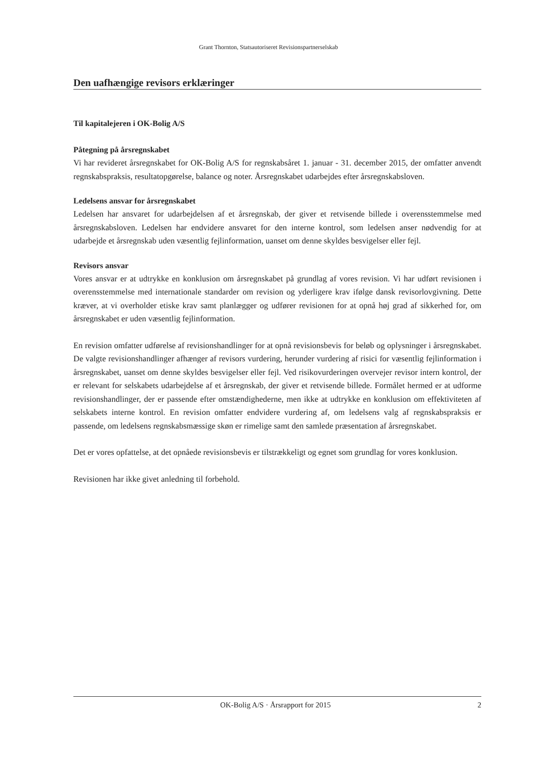Grant Thornton, Statsautoriseret Revisionspartnerselskab
Den uafhængige revisors erklæringer
Til kapitalejeren i OK-Bolig A/S
Påtegning på årsregnskabet
Vi har revideret årsregnskabet for OK-Bolig A/S for regnskabsåret 1. januar - 31. december 2015, der omfatter anvendt regnskabspraksis, resultatopgørelse, balance og noter. Årsregnskabet udarbejdes efter årsregnskabsloven.
Ledelsens ansvar for årsregnskabet
Ledelsen har ansvaret for udarbejdelsen af et årsregnskab, der giver et retvisende billede i overensstemmelse med årsregnskabsloven. Ledelsen har endvidere ansvaret for den interne kontrol, som ledelsen anser nødvendig for at udarbejde et årsregnskab uden væsentlig fejlinformation, uanset om denne skyldes besvigelser eller fejl.
Revisors ansvar
Vores ansvar er at udtrykke en konklusion om årsregnskabet på grundlag af vores revision. Vi har udført revisionen i overensstemmelse med internationale standarder om revision og yderligere krav ifølge dansk revisorlovgivning. Dette kræver, at vi overholder etiske krav samt planlægger og udfører revisionen for at opnå høj grad af sikkerhed for, om årsregnskabet er uden væsentlig fejlinformation.
En revision omfatter udførelse af revisionshandlinger for at opnå revisionsbevis for beløb og oplysninger i årsregnskabet. De valgte revisionshandlinger afhænger af revisors vurdering, herunder vurdering af risici for væsentlig fejlinformation i årsregnskabet, uanset om denne skyldes besvigelser eller fejl. Ved risikovurderingen overvejer revisor intern kontrol, der er relevant for selskabets udarbejdelse af et årsregnskab, der giver et retvisende billede. Formålet hermed er at udforme revisionshandlinger, der er passende efter omstændighederne, men ikke at udtrykke en konklusion om effektiviteten af selskabets interne kontrol. En revision omfatter endvidere vurdering af, om ledelsens valg af regnskabspraksis er passende, om ledelsens regnskabsmæssige skøn er rimelige samt den samlede præsentation af årsregnskabet.
Det er vores opfattelse, at det opnåede revisionsbevis er tilstrækkeligt og egnet som grundlag for vores konklusion.
Revisionen har ikke givet anledning til forbehold.
OK-Bolig A/S · Årsrapport for 2015 2